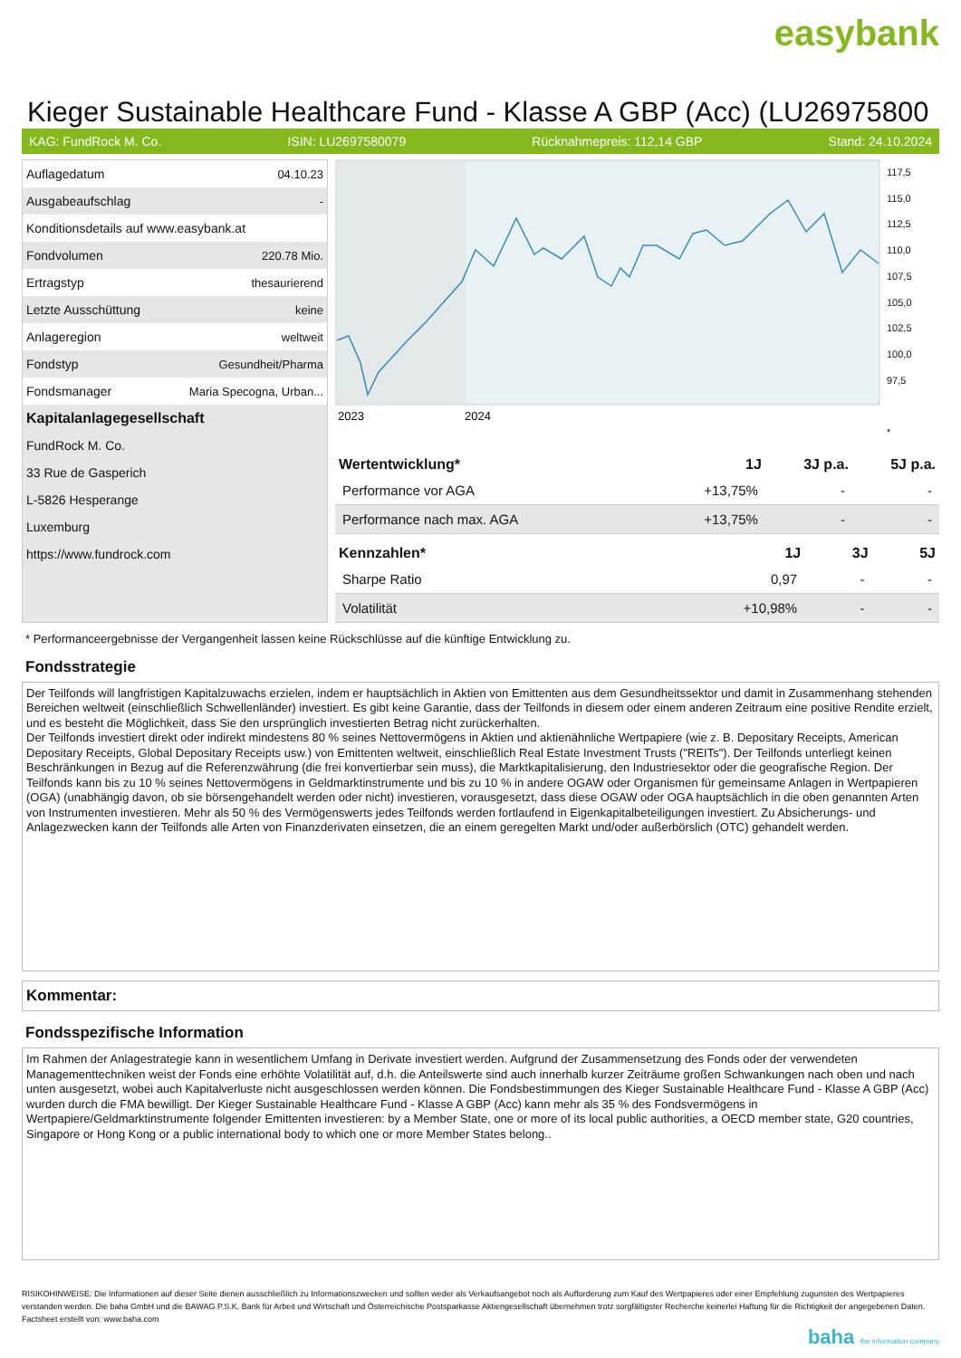easybank
Kieger Sustainable Healthcare Fund - Klasse A GBP (Acc) (LU26975800
KAG: FundRock M. Co. ISIN: LU2697580079 Rücknahmepreis: 112,14 GBP Stand: 24.10.2024
| Auflagedatum | 04.10.23 |
| Ausgabeaufschlag | - |
| Konditionsdetails auf www.easybank.at | |
| Fondvolumen | 220.78 Mio. |
| Ertragstyp | thesaurierend |
| Letzte Ausschüttung | keine |
| Anlageregion | weltweit |
| Fondstyp | Gesundheit/Pharma |
| Fondsmanager | Maria Specogna, Urban... |
| Kapitalanlagegesellschaft | |
| FundRock M. Co. | |
| 33 Rue de Gasperich | |
| L-5826 Hesperange | |
| Luxemburg | |
| https://www.fundrock.com | |
2023
2024
117,5
115,0
112,5
110,0
107,5
105,0
102,5
100,0
97,5
*
| Wertentwicklung* | 1J | 3J p.a. | 5J p.a. |
| --- | --- | --- | --- |
| Performance vor AGA | +13,75% | - | - |
| Performance nach max. AGA | +13,75% | - | - |
| Kennzahlen* | 1J | 3J | 5J |
| --- | --- | --- | --- |
| Sharpe Ratio | 0,97 | - | - |
| Volatilität | +10,98% | - | - |
* Performanceergebnisse der Vergangenheit lassen keine Rückschlüsse auf die künftige Entwicklung zu.
Fondsstrategie
Der Teilfonds will langfristigen Kapitalzuwachs erzielen, indem er hauptsächlich in Aktien von Emittenten aus dem Gesundheitssektor und damit in Zusammenhang stehenden Bereichen weltweit (einschließlich Schwellenländer) investiert. Es gibt keine Garantie, dass der Teilfonds in diesem oder einem anderen Zeitraum eine positive Rendite erzielt, und es besteht die Möglichkeit, dass Sie den ursprünglich investierten Betrag nicht zurückerhalten.
Der Teilfonds investiert direkt oder indirekt mindestens 80 % seines Nettovermögens in Aktien und aktienähnliche Wertpapiere (wie z. B. Depositary Receipts, American Depositary Receipts, Global Depositary Receipts usw.) von Emittenten weltweit, einschließlich Real Estate Investment Trusts ("REITs"). Der Teilfonds unterliegt keinen Beschränkungen in Bezug auf die Referenzwährung (die frei konvertierbar sein muss), die Marktkapitalisierung, den Industriesektor oder die geografische Region. Der Teilfonds kann bis zu 10 % seines Nettovermögens in Geldmarktinstrumente und bis zu 10 % in andere OGAW oder Organismen für gemeinsame Anlagen in Wertpapieren (OGA) (unabhängig davon, ob sie börsengehandelt werden oder nicht) investieren, vorausgesetzt, dass diese OGAW oder OGA hauptsächlich in die oben genannten Arten von Instrumenten investieren. Mehr als 50 % des Vermögenswerts jedes Teilfonds werden fortlaufend in Eigenkapitalbeteiligungen investiert. Zu Absicherungs- und Anlagezwecken kann der Teilfonds alle Arten von Finanzderivaten einsetzen, die an einem geregelten Markt und/oder außerbörslich (OTC) gehandelt werden.
Kommentar:
Fondsspezifische Information
Im Rahmen der Anlagestrategie kann in wesentlichem Umfang in Derivate investiert werden. Aufgrund der Zusammensetzung des Fonds oder der verwendeten Managementtechniken weist der Fonds eine erhöhte Volatilität auf, d.h. die Anteilswerte sind auch innerhalb kurzer Zeiträume großen Schwankungen nach oben und nach unten ausgesetzt, wobei auch Kapitalverluste nicht ausgeschlossen werden können. Die Fondsbestimmungen des Kieger Sustainable Healthcare Fund - Klasse A GBP (Acc) wurden durch die FMA bewilligt. Der Kieger Sustainable Healthcare Fund - Klasse A GBP (Acc) kann mehr als 35 % des Fondsvermögens in Wertpapiere/Geldmarktinstrumente folgender Emittenten investieren: by a Member State, one or more of its local public authorities, a OECD member state, G20 countries, Singapore or Hong Kong or a public international body to which one or more Member States belong..
RISIKOHINWEISE: Die Informationen auf dieser Seite dienen ausschließlich zu Informationszwecken und sollten weder als Verkaufsangebot noch als Aufforderung zum Kauf des Wertpapieres oder einer Empfehlung zugunsten des Wertpapieres verstanden werden. Die baha GmbH und die BAWAG P.S.K. Bank für Arbeit und Wirtschaft und Österreichische Postsparkasse Aktiengesellschaft übernehmen trotz sorgfältigster Recherche keinerlei Haftung für die Richtigkeit der angegebenen Daten.
Factsheet erstellt von: www.baha.com
baha the information company